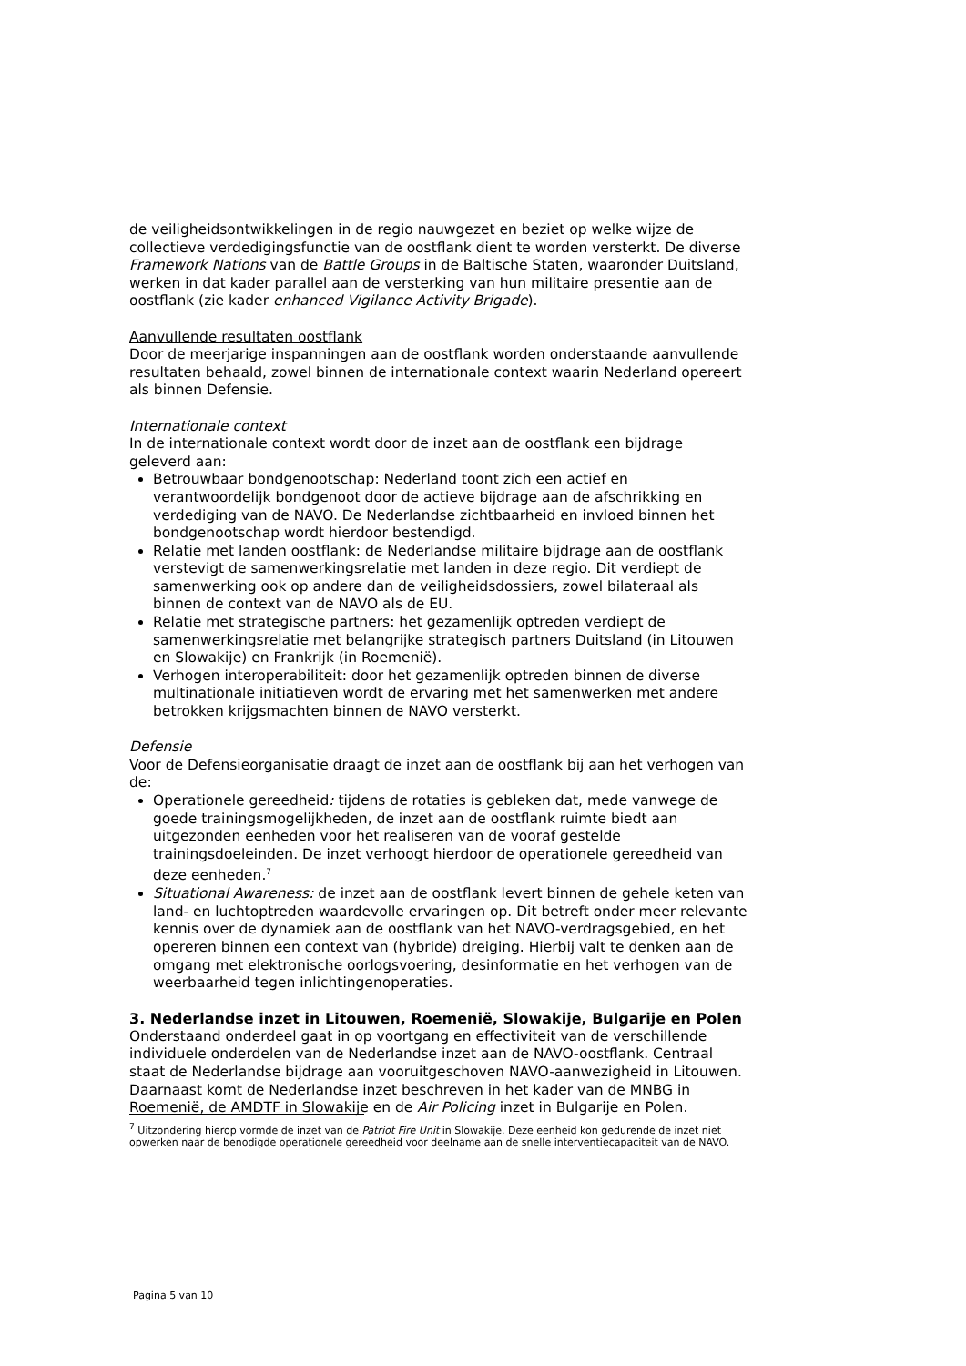de veiligheidsontwikkelingen in de regio nauwgezet en beziet op welke wijze de collectieve verdedigingsfunctie van de oostflank dient te worden versterkt. De diverse Framework Nations van de Battle Groups in de Baltische Staten, waaronder Duitsland, werken in dat kader parallel aan de versterking van hun militaire presentie aan de oostflank (zie kader enhanced Vigilance Activity Brigade).
Aanvullende resultaten oostflank
Door de meerjarige inspanningen aan de oostflank worden onderstaande aanvullende resultaten behaald, zowel binnen de internationale context waarin Nederland opereert als binnen Defensie.
Internationale context
In de internationale context wordt door de inzet aan de oostflank een bijdrage geleverd aan:
Betrouwbaar bondgenootschap: Nederland toont zich een actief en verantwoordelijk bondgenoot door de actieve bijdrage aan de afschrikking en verdediging van de NAVO. De Nederlandse zichtbaarheid en invloed binnen het bondgenootschap wordt hierdoor bestendigd.
Relatie met landen oostflank: de Nederlandse militaire bijdrage aan de oostflank verstevigt de samenwerkingsrelatie met landen in deze regio. Dit verdiept de samenwerking ook op andere dan de veiligheidsdossiers, zowel bilateraal als binnen de context van de NAVO als de EU.
Relatie met strategische partners: het gezamenlijk optreden verdiept de samenwerkingsrelatie met belangrijke strategisch partners Duitsland (in Litouwen en Slowakije) en Frankrijk (in Roemenië).
Verhogen interoperabiliteit: door het gezamenlijk optreden binnen de diverse multinationale initiatieven wordt de ervaring met het samenwerken met andere betrokken krijgsmachten binnen de NAVO versterkt.
Defensie
Voor de Defensieorganisatie draagt de inzet aan de oostflank bij aan het verhogen van de:
Operationele gereedheid: tijdens de rotaties is gebleken dat, mede vanwege de goede trainingsmogelijkheden, de inzet aan de oostflank ruimte biedt aan uitgezonden eenheden voor het realiseren van de vooraf gestelde trainingsdoeleinden. De inzet verhoogt hierdoor de operationele gereedheid van deze eenheden.<sup>7</sup>
Situational Awareness: de inzet aan de oostflank levert binnen de gehele keten van land- en luchtoptreden waardevolle ervaringen op. Dit betreft onder meer relevante kennis over de dynamiek aan de oostflank van het NAVO-verdragsgebied, en het opereren binnen een context van (hybride) dreiging. Hierbij valt te denken aan de omgang met elektronische oorlogsvoering, desinformatie en het verhogen van de weerbaarheid tegen inlichtingenoperaties.
3. Nederlandse inzet in Litouwen, Roemenië, Slowakije, Bulgarije en Polen
Onderstaand onderdeel gaat in op voortgang en effectiviteit van de verschillende individuele onderdelen van de Nederlandse inzet aan de NAVO-oostflank. Centraal staat de Nederlandse bijdrage aan vooruitgeschoven NAVO-aanwezigheid in Litouwen. Daarnaast komt de Nederlandse inzet beschreven in het kader van de MNBG in Roemenië, de AMDTF in Slowakije en de Air Policing inzet in Bulgarije en Polen.
<sup>7</sup> Uitzondering hierop vormde de inzet van de Patriot Fire Unit in Slowakije. Deze eenheid kon gedurende de inzet niet opwerken naar de benodigde operationele gereedheid voor deelname aan de snelle interventiecapaciteit van de NAVO.
Pagina 5 van 10